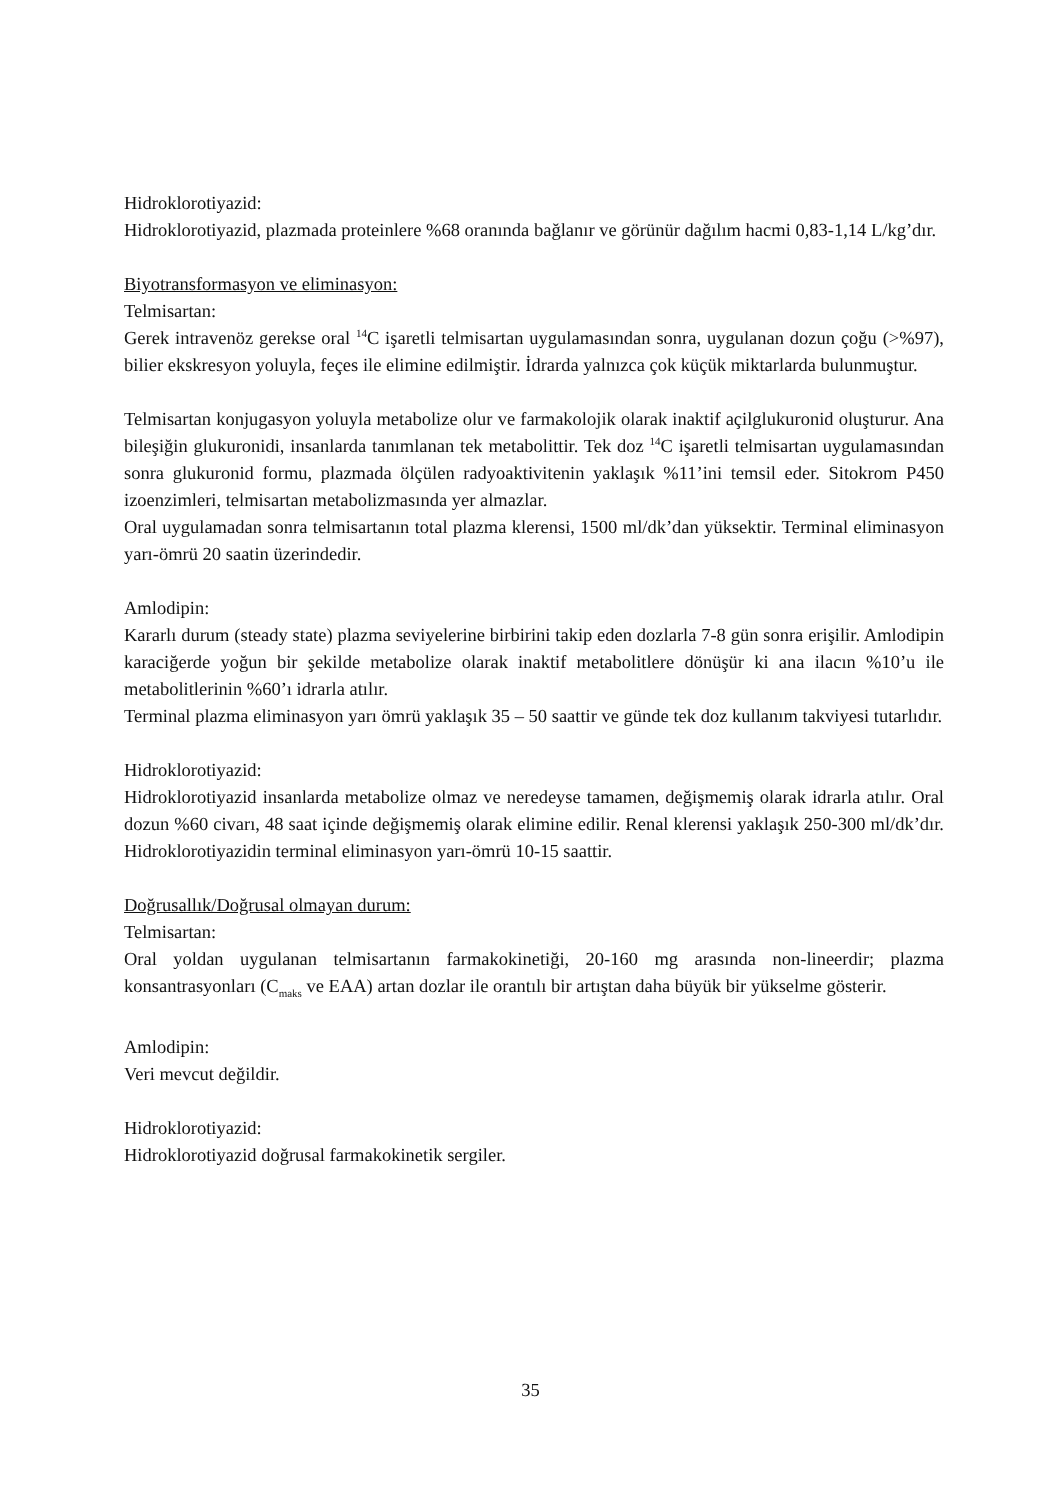Hidroklorotiyazid:
Hidroklorotiyazid, plazmada proteinlere %68 oranında bağlanır ve görünür dağılım hacmi 0,83-1,14 L/kg’dır.
Biyotransformasyon ve eliminasyon:
Telmisartan:
Gerek intravenöz gerekse oral <sup>14</sup>C işaretli telmisartan uygulamasından sonra, uygulanan dozun çoğu (>%97), bilier ekskresyon yoluyla, feçes ile elimine edilmiştir. İdrarda yalnızca çok küçük miktarlarda bulunmuştur.
Telmisartan konjugasyon yoluyla metabolize olur ve farmakolojik olarak inaktif açilglukuronid oluşturur. Ana bileşiğin glukuronidi, insanlarda tanımlanan tek metabolittir. Tek doz <sup>14</sup>C işaretli telmisartan uygulamasından sonra glukuronid formu, plazmada ölçülen radyoaktivitenin yaklaşık %11’ini temsil eder. Sitokrom P450 izoenzimleri, telmisartan metabolizmasında yer almazlar.
Oral uygulamadan sonra telmisartanın total plazma klerensi, 1500 ml/dk’dan yüksektir. Terminal eliminasyon yarı-ömrü 20 saatin üzerindedir.
Amlodipin:
Kararlı durum (steady state) plazma seviyelerine birbirini takip eden dozlarla 7-8 gün sonra erişilir. Amlodipin karaciğerde yoğun bir şekilde metabolize olarak inaktif metabolitlere dönüşür ki ana ilacın %10’u ile metabolitlerinin %60’ı idrarla atılır.
Terminal plazma eliminasyon yarı ömrü yaklaşık 35 – 50 saattir ve günde tek doz kullanım takviyesi tutarlıdır.
Hidroklorotiyazid:
Hidroklorotiyazid insanlarda metabolize olmaz ve neredeyse tamamen, değişmemiş olarak idrarla atılır. Oral dozun %60 civarı, 48 saat içinde değişmemiş olarak elimine edilir. Renal klerensi yaklaşık 250-300 ml/dk’dır. Hidroklorotiyazidin terminal eliminasyon yarı-ömrü 10-15 saattir.
Doğrusallık/Doğrusal olmayan durum:
Telmisartan:
Oral yoldan uygulanan telmisartanın farmakokinetiği, 20-160 mg arasında non-lineerdir; plazma konsantrasyonları (C<sub>maks</sub> ve EAA) artan dozlar ile orantılı bir artıştan daha büyük bir yükselme gösterir.
Amlodipin:
Veri mevcut değildir.
Hidroklorotiyazid:
Hidroklorotiyazid doğrusal farmakokinetik sergiler.
35